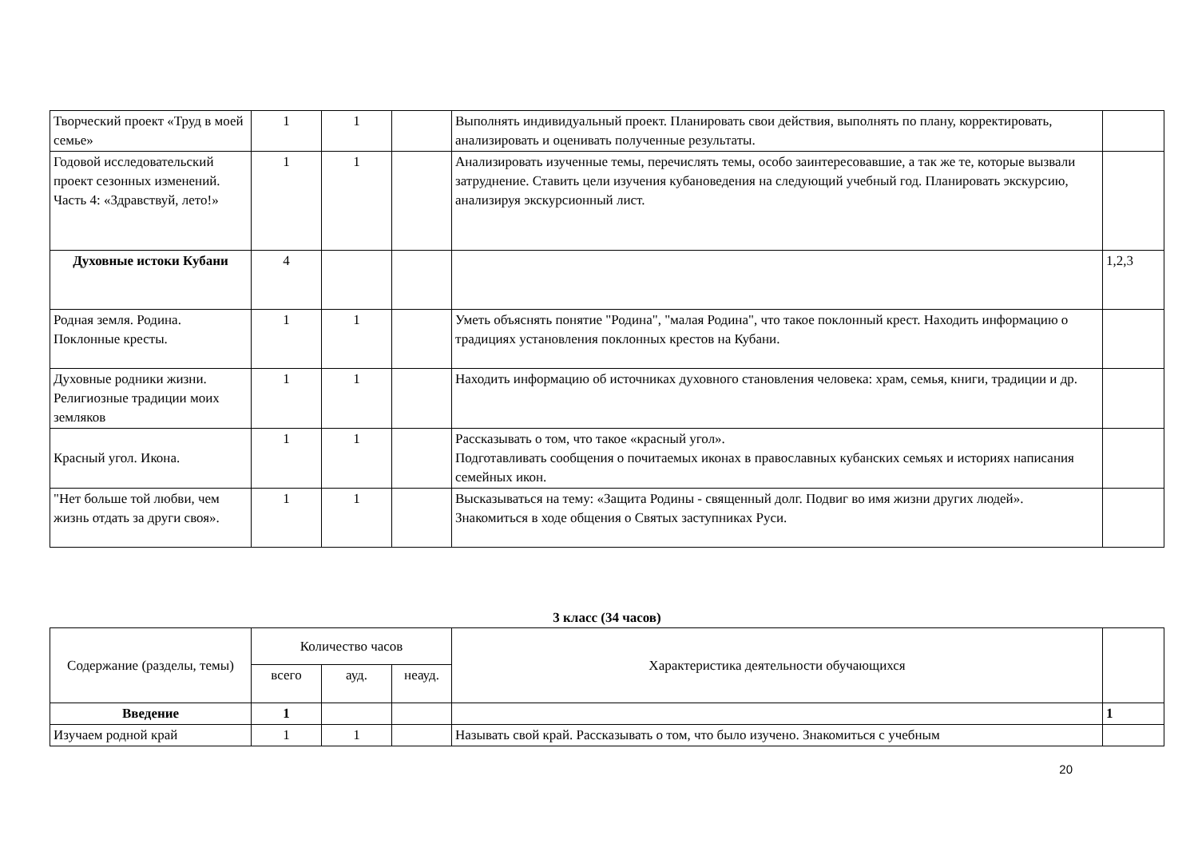| Творческий проект «Труд в моей семье» | 1 | 1 | | Выполнять индивидуальный проект. Планировать свои действия, выполнять по плану, корректировать, анализировать и оценивать полученные результаты. | |
| Годовой исследовательский проект сезонных изменений. Часть 4: «Здравствуй, лето!» | 1 | 1 | | Анализировать изученные темы, перечислять темы, особо заинтересовавшие, а так же те, которые вызвали затруднение. Ставить цели изучения кубановедения на следующий учебный год. Планировать экскурсию, анализируя экскурсионный лист. | |
| Духовные истоки Кубани | 4 | | | | 1,2,3 |
| Родная земля. Родина. Поклонные кресты. | 1 | 1 | | Уметь объяснять понятие "Родина", "малая Родина", что такое поклонный крест. Находить информацию о традициях установления поклонных крестов на Кубани. | |
| Духовные родники жизни. Религиозные традиции моих земляков | 1 | 1 | | Находить информацию об источниках духовного становления человека: храм, семья, книги, традиции и др. | |
| Красный угол. Икона. | 1 | 1 | | Рассказывать о том, что такое «красный угол». Подготавливать сообщения о почитаемых иконах в православных кубанских семьях и историях написания семейных икон. | |
| "Нет больше той любви, чем жизнь отдать за други своя». | 1 | 1 | | Высказываться на тему: «Защита Родины - священный долг. Подвиг во имя жизни других людей». Знакомиться в ходе общения о Святых заступниках Руси. | |
3 класс (34 часов)
| Содержание (разделы, темы) | Количество часов | | | Характеристика деятельности обучающихся | |
| --- | --- | --- | --- | --- | --- |
| | всего | ауд. | неауд. | | |
| Введение | 1 | | | | 1 |
| Изучаем родной край | 1 | 1 | | Называть свой край. Рассказывать о том, что было изучено. Знакомиться с учебным | |
20